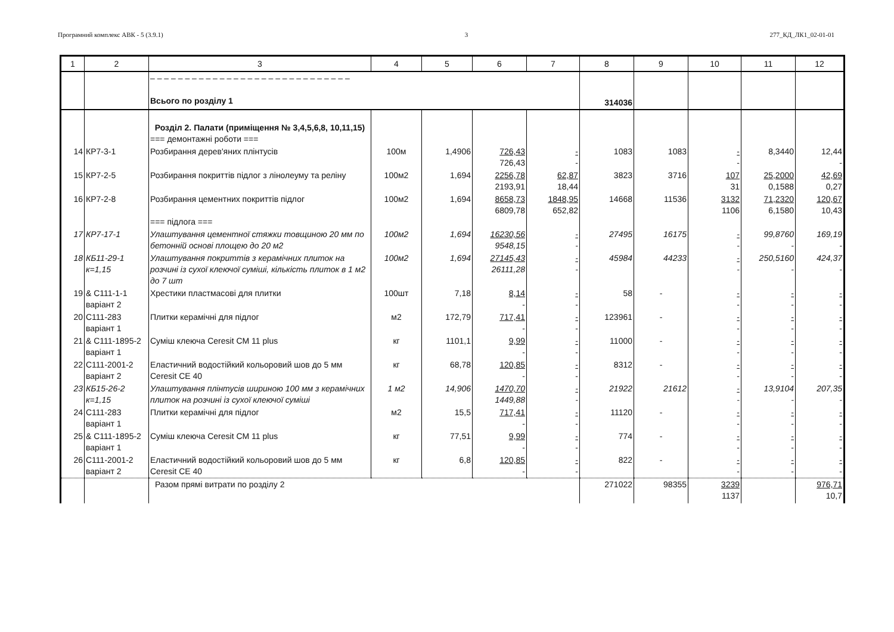Програмний комплекс АВК - 5 (3.9.1) 3 277_КД_ЛК1_02-01-01
| 1 | 2 | 3 | 4 | 5 | 6 | 7 | 8 | 9 | 10 | 11 | 12 |
| --- | --- | --- | --- | --- | --- | --- | --- | --- | --- | --- | --- |
| | | – – – – – – – – – – – – – – – – – – – – – – – – – – – – – Всього по розділу 1 | | | | | 314036 | | | | |
| | | Розділ 2. Палати (приміщення № 3,4,5,6,8, 10,11,15) === демонтажні роботи === | | | | | | | | | |
| 14 | КР7-3-1 | Розбирання дерев'яних плінтусів | 100м | 1,4906 | 726,43 726,43 | - - | 1083 | 1083 | - - | 8,3440 | 12,44 - |
| 15 | КР7-2-5 | Розбирання покриттів підлог з лінолеуму та реліну | 100м2 | 1,694 | 2256,78 2193,91 | 62,87 18,44 | 3823 | 3716 | 107 31 | 25,2000 0,1588 | 42,69 0,27 |
| 16 | КР7-2-8 | Розбирання цементних покриттів підлог === підлога === | 100м2 | 1,694 | 8658,73 6809,78 | 1848,95 652,82 | 14668 | 11536 | 3132 1106 | 71,2320 6,1580 | 120,67 10,43 |
| 17 | КР7-17-1 | Улаштування цементної стяжки товщиною 20 мм по бетонній основі площею до 20 м2 | 100м2 | 1,694 | 16230,56 9548,15 | - - | 27495 | 16175 | - - | 99,8760 - | 169,19 - |
| 18 | КБ11-29-1 к=1,15 | Улаштування покриттів з керамічних плиток на розчині із сухої клеючої суміші, кількість плиток в 1 м2 до 7 шт | 100м2 | 1,694 | 27145,43 26111,28 | - - | 45984 | 44233 | - - | 250,5160 - | 424,37 - |
| 19 | & С111-1-1 варіант 2 | Хрестики пластмасові для плитки | 100шт | 7,18 | 8,14 - | - - | 58 | - | - - | - - | - - |
| 20 | С111-283 варіант 1 | Плитки керамічні для підлог | м2 | 172,79 | 717,41 - | - - | 123961 | - | - - | - - | - - |
| 21 | & С111-1895-2 варіант 1 | Суміш клеюча Ceresit CM 11 plus | кг | 1101,1 | 9,99 - | - - | 11000 | - | - - | - - | - - |
| 22 | С111-2001-2 варіант 2 | Еластичний водостійкий кольоровий шов до 5 мм Ceresit CE 40 | кг | 68,78 | 120,85 - | - - | 8312 | - | - - | - - | - - |
| 23 | КБ15-26-2 к=1,15 | Улаштування плінтусів шириною 100 мм з керамічних плиток на розчині із сухої клеючої суміші | 1 м2 | 14,906 | 1470,70 1449,88 | - - | 21922 | 21612 | - - | 13,9104 - | 207,35 - |
| 24 | С111-283 варіант 1 | Плитки керамічні для підлог | м2 | 15,5 | 717,41 - | - - | 11120 | - | - - | - - | - - |
| 25 | & С111-1895-2 варіант 1 | Суміш клеюча Ceresit CM 11 plus | кг | 77,51 | 9,99 - | - - | 774 | - | - - | - - | - - |
| 26 | С111-2001-2 варіант 2 | Еластичний водостійкий кольоровий шов до 5 мм Ceresit CE 40 | кг | 6,8 | 120,85 - | - - | 822 | - | - - | - - | - - |
| | | Разом прямі витрати по розділу 2 | | | | | 271022 | 98355 | 3239 1137 | | 976,71 10,7 |